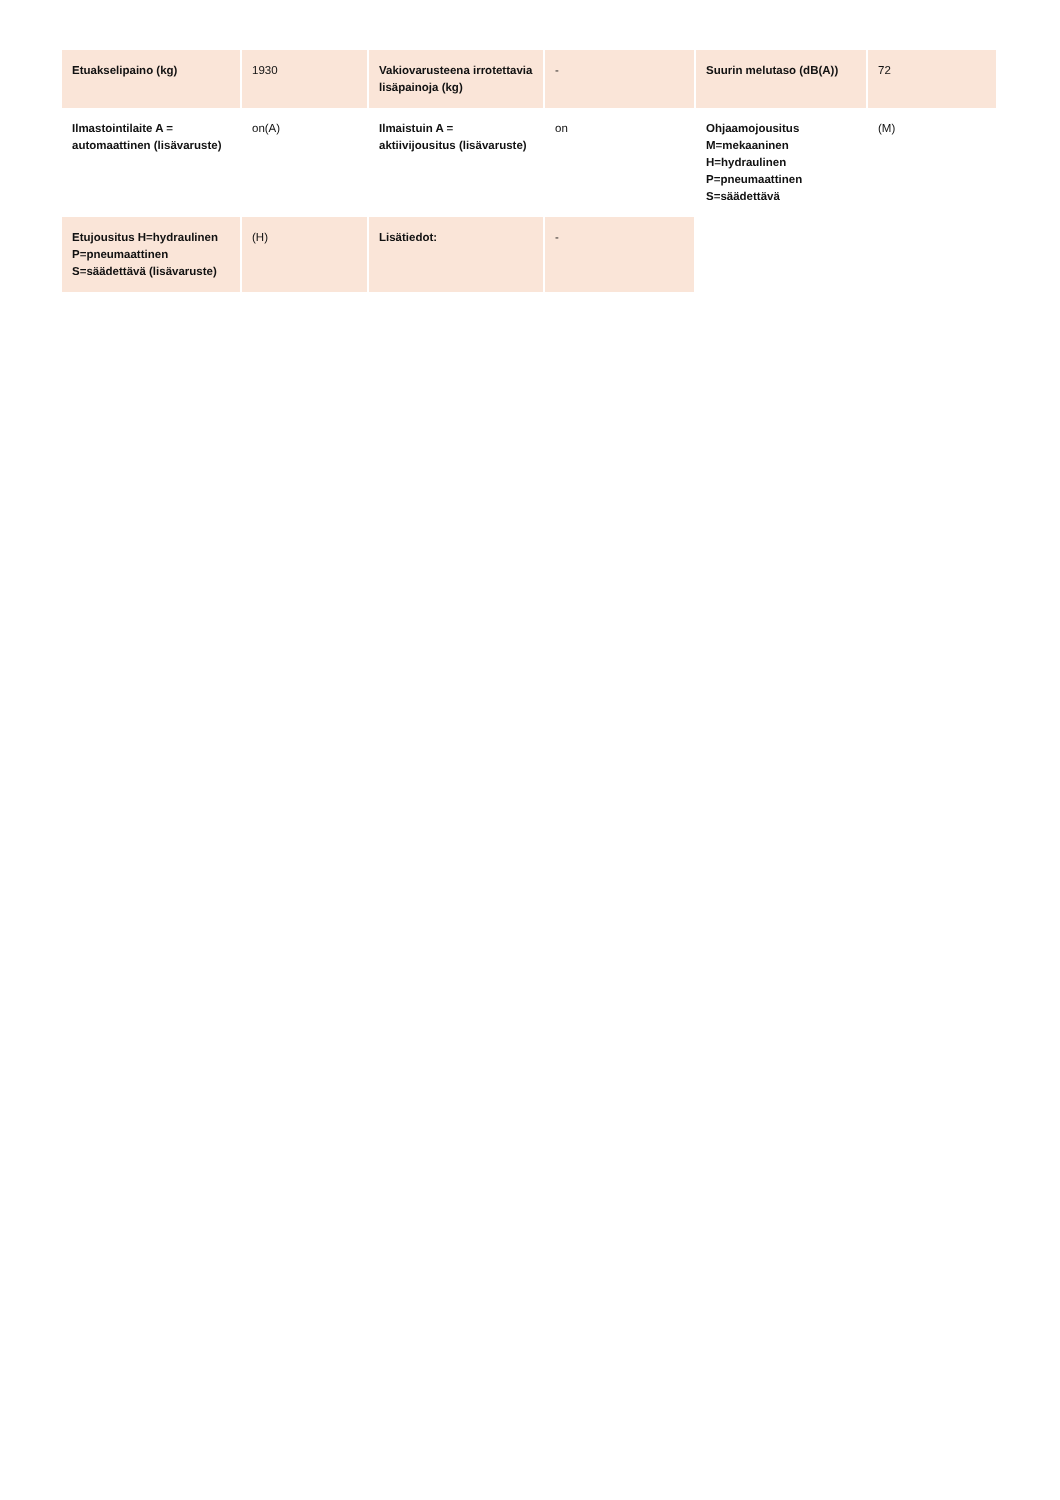| Etuakselipaino (kg) | 1930 | Vakiovarusteena irrotettavia lisäpainoja (kg) | - | Suurin melutaso (dB(A)) | 72 |
| Ilmastointilaite A = automaattinen (lisävaruste) | on(A) | Ilmaistuin A = aktiivijousitus (lisävaruste) | on | Ohjaamojousitus M=mekaaninen H=hydraulinen P=pneumaattinen S=säädettävä | (M) |
| Etujousitus H=hydraulinen P=pneumaattinen S=säädettävä (lisävaruste) | (H) | Lisätiedot: | - | | |